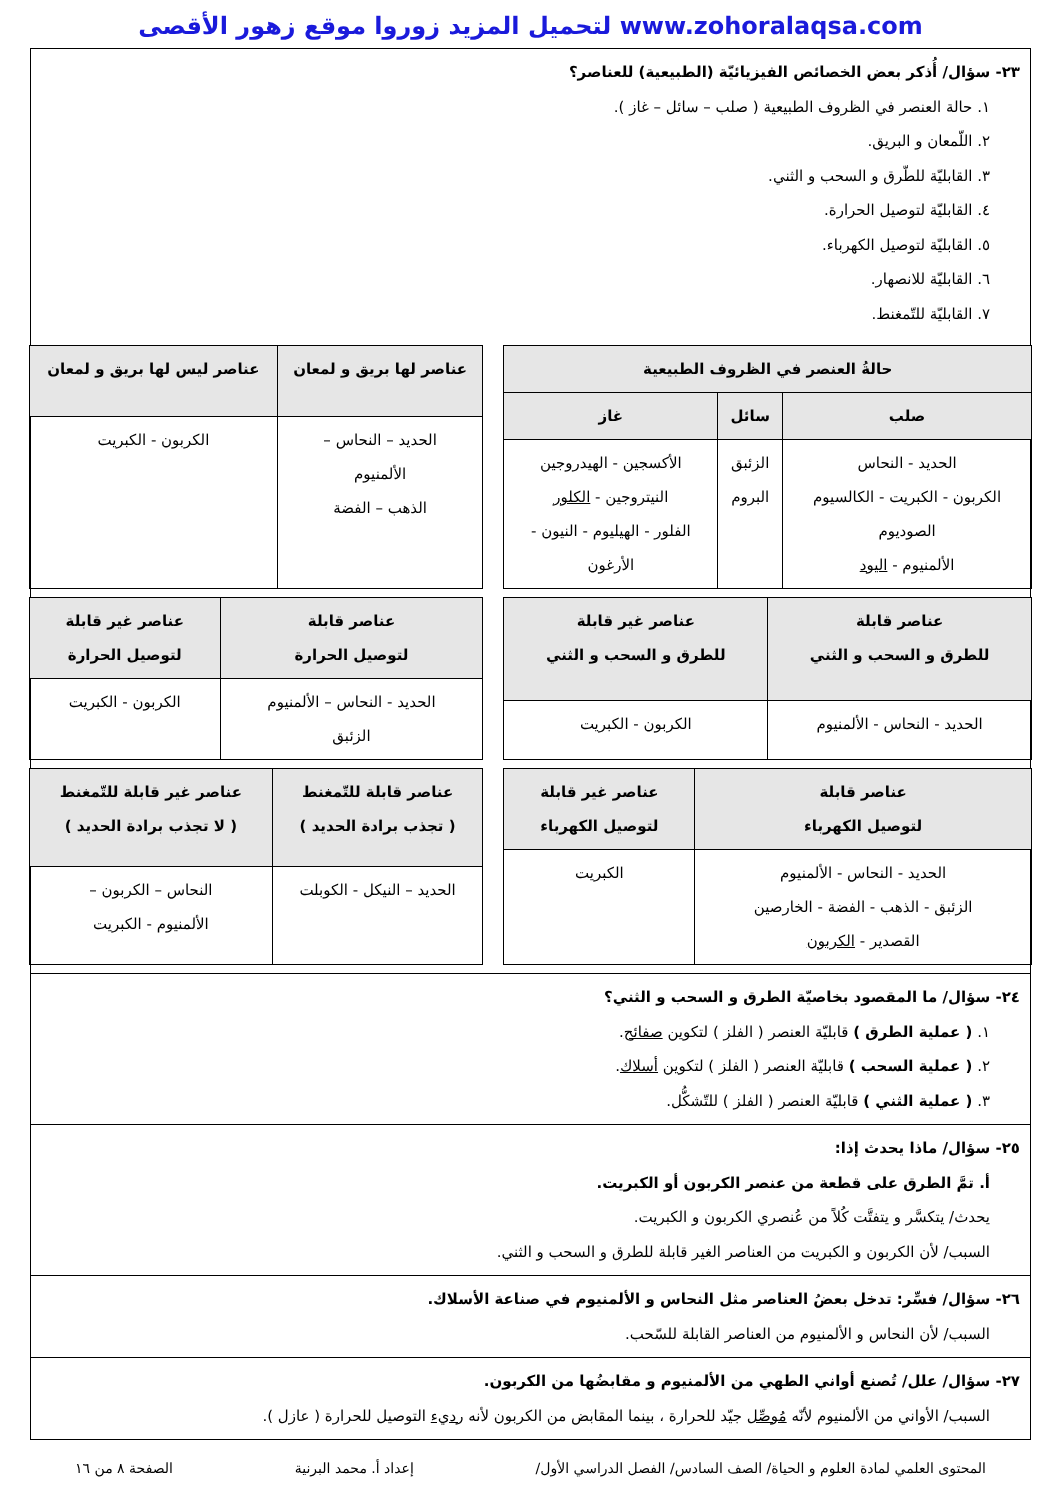لتحميل المزيد زوروا موقع زهور الأقصى www.zohoralaqsa.com
٢٣- سؤال/ أُذكر بعض الخصائص الفيزيائيّة (الطبيعية) للعناصر؟
١. حالة العنصر في الظروف الطبيعية ( صلب – سائل – غاز ).
٢. اللّمعان و البريق.
٣. القابليّة للطّرق و السحب و الثني.
٤. القابليّة لتوصيل الحرارة.
٥. القابليّة لتوصيل الكهرباء.
٦. القابليّة للانصهار.
٧. القابليّة للتّمغنط.
| حالةُ العنصر في الظروف الطبيعية | | |
| --- | --- | --- |
| صلب | سائل | غاز |
| الحديد - النحاس الكربون - الكبريت - الكالسيوم الصوديوم الألمنيوم - اليود | الزئبق البروم | الأكسجين - الهيدروجين النيتروجين - الكلور الفلور - الهيليوم - النيون - الأرغون |
| عناصر لها بريق و لمعان | عناصر ليس لها بريق و لمعان |
| --- | --- |
| الحديد – النحاس – الألمنيوم الذهب – الفضة | الكربون - الكبريت |
| عناصر قابلة للطرق و السحب و الثني | عناصر غير قابلة للطرق و السحب و الثني |
| --- | --- |
| الحديد - النحاس - الألمنيوم | الكربون - الكبريت |
| عناصر قابلة لتوصيل الحرارة | عناصر غير قابلة لتوصيل الحرارة |
| --- | --- |
| الحديد - النحاس – الألمنيوم الزئبق | الكربون - الكبريت |
| عناصر قابلة لتوصيل الكهرباء | عناصر غير قابلة لتوصيل الكهرباء |
| --- | --- |
| الحديد - النحاس - الألمنيوم الزئبق - الذهب - الفضة - الخارصين القصدير - الكربون | الكبريت |
| عناصر قابلة للتّمغنط ( تجذب برادة الحديد ) | عناصر غير قابلة للتّمغنط ( لا تجذب برادة الحديد ) |
| --- | --- |
| الحديد – النيكل - الكوبلت | النحاس – الكربون – الألمنيوم - الكبريت |
٢٤- سؤال/ ما المقصود بخاصيّة الطرق و السحب و الثني؟
١. ( عملية الطرق ) قابليّة العنصر ( الفلز ) لتكوين صفائح.
٢. ( عملية السحب ) قابليّة العنصر ( الفلز ) لتكوين أسلاك.
٣. ( عملية الثني ) قابليّة العنصر ( الفلز ) للتّشكُّل.
٢٥- سؤال/ ماذا يحدث إذا:
أ. تمَّ الطرق على قطعة من عنصر الكربون أو الكبريت.
يحدث/ يتكسَّر و يتفتَّت كُلاً من عُنصري الكربون و الكبريت.
السبب/ لأن الكربون و الكبريت من العناصر الغير قابلة للطرق و السحب و الثني.
٢٦- سؤال/ فسِّر: تدخل بعضُ العناصر مثل النحاس و الألمنيوم في صناعة الأسلاك.
السبب/ لأن النحاس و الألمنيوم من العناصر القابلة للسّحب.
٢٧- سؤال/ علل/ تُصنع أواني الطهي من الألمنيوم و مقابضُها من الكربون.
السبب/ الأواني من الألمنيوم لأنّه مُوصِّل جيّد للحرارة ، بينما المقابض من الكربون لأنه رديء التوصيل للحرارة ( عازل ).
المحتوى العلمي لمادة العلوم و الحياة/ الصف السادس/ الفصل الدراسي الأول/ إعداد أ. محمد البرنية الصفحة ٨ من ١٦